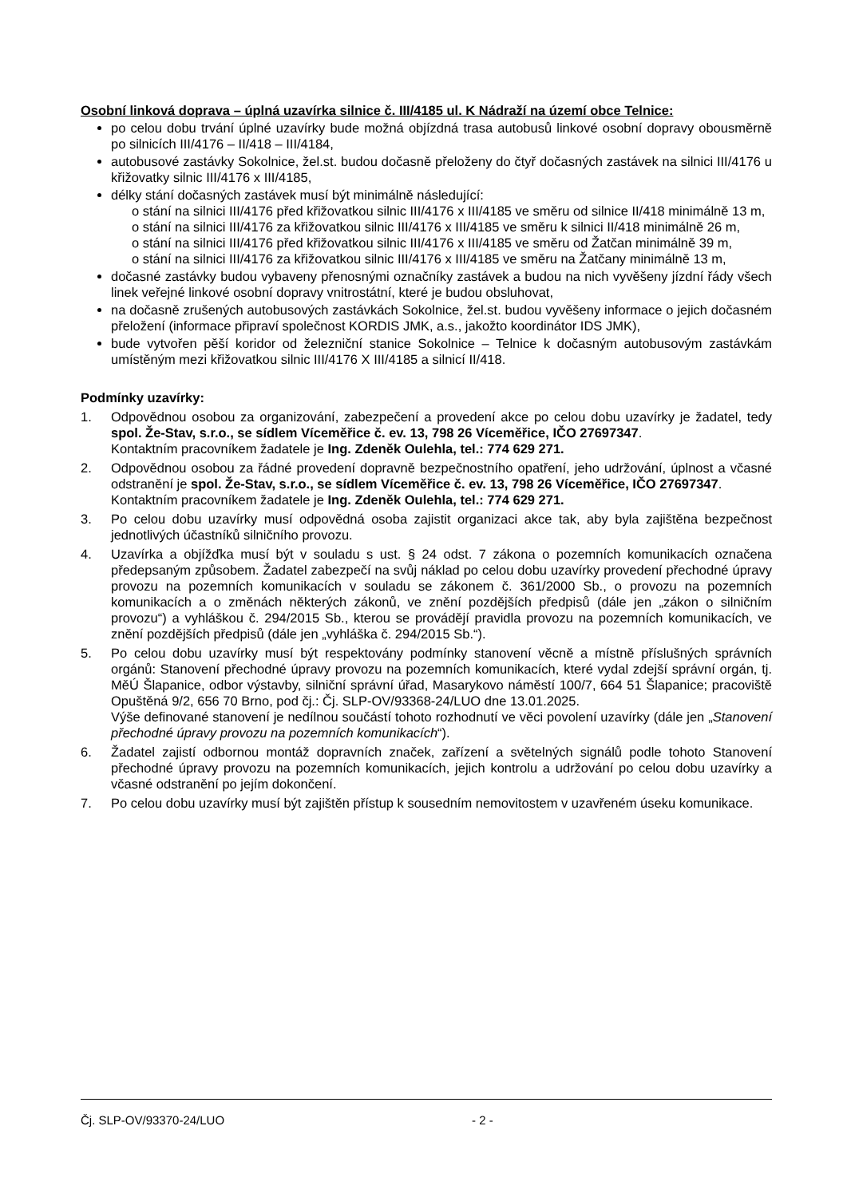Osobní linková doprava – úplná uzavírka silnice č. III/4185 ul. K Nádraží na území obce Telnice:
po celou dobu trvání úplné uzavírky bude možná objízdná trasa autobusů linkové osobní dopravy obousměrně po silnicích III/4176 – II/418 – III/4184,
autobusové zastávky Sokolnice, žel.st. budou dočasně přeloženy do čtyř dočasných zastávek na silnici III/4176 u křižovatky silnic III/4176 x III/4185,
délky stání dočasných zastávek musí být minimálně následující:
o stání na silnici III/4176 před křižovatkou silnic III/4176 x III/4185 ve směru od silnice II/418 minimálně 13 m,
o stání na silnici III/4176 za křižovatkou silnic III/4176 x III/4185 ve směru k silnici II/418 minimálně 26 m,
o stání na silnici III/4176 před křižovatkou silnic III/4176 x III/4185 ve směru od Žatčan minimálně 39 m,
o stání na silnici III/4176 za křižovatkou silnic III/4176 x III/4185 ve směru na Žatčany minimálně 13 m,
dočasné zastávky budou vybaveny přenosnými označníky zastávek a budou na nich vyvěšeny jízdní řády všech linek veřejné linkové osobní dopravy vnitrostátní, které je budou obsluhovat,
na dočasně zrušených autobusových zastávkách Sokolnice, žel.st. budou vyvěšeny informace o jejich dočasném přeložení (informace připraví společnost KORDIS JMK, a.s., jakožto koordinátor IDS JMK),
bude vytvořen pěší koridor od železniční stanice Sokolnice – Telnice k dočasným autobusovým zastávkám umístěným mezi křižovatkou silnic III/4176 X III/4185 a silnicí II/418.
Podmínky uzavírky:
1. Odpovědnou osobou za organizování, zabezpečení a provedení akce po celou dobu uzavírky je žadatel, tedy spol. Že-Stav, s.r.o., se sídlem Víceměřice č. ev. 13, 798 26 Víceměřice, IČO 27697347.
Kontaktním pracovníkem žadatele je Ing. Zdeněk Oulehla, tel.: 774 629 271.
2. Odpovědnou osobou za řádné provedení dopravně bezpečnostního opatření, jeho udržování, úplnost a včasné odstranění je spol. Že-Stav, s.r.o., se sídlem Víceměřice č. ev. 13, 798 26 Víceměřice, IČO 27697347.
Kontaktním pracovníkem žadatele je Ing. Zdeněk Oulehla, tel.: 774 629 271.
3. Po celou dobu uzavírky musí odpovědná osoba zajistit organizaci akce tak, aby byla zajištěna bezpečnost jednotlivých účastníků silničního provozu.
4. Uzavírka a objížďka musí být v souladu s ust. § 24 odst. 7 zákona o pozemních komunikacích označena předepsaným způsobem. Žadatel zabezpečí na svůj náklad po celou dobu uzavírky provedení přechodné úpravy provozu na pozemních komunikacích v souladu se zákonem č. 361/2000 Sb., o provozu na pozemních komunikacích a o změnách některých zákonů, ve znění pozdějších předpisů (dále jen „zákon o silničním provozu“) a vyhláškou č. 294/2015 Sb., kterou se provádějí pravidla provozu na pozemních komunikacích, ve znění pozdějších předpisů (dále jen „vyhláška č. 294/2015 Sb.“).
5. Po celou dobu uzavírky musí být respektovány podmínky stanovení věcně a místně příslušných správních orgánů: Stanovení přechodné úpravy provozu na pozemních komunikacích, které vydal zdejší správní orgán, tj. MěÚ Šlapanice, odbor výstavby, silniční správní úřad, Masarykovo náměstí 100/7, 664 51 Šlapanice; pracoviště Opuštěná 9/2, 656 70 Brno, pod čj.: Čj. SLP-OV/93368-24/LUO dne 13.01.2025.
Výše definované stanovení je nedílnou součástí tohoto rozhodnutí ve věci povolení uzavírky (dále jen „Stanovení přechodné úpravy provozu na pozemních komunikacích“).
6. Žadatel zajistí odbornou montáž dopravních značek, zařízení a světelných signálů podle tohoto Stanovení přechodné úpravy provozu na pozemních komunikacích, jejich kontrolu a udržování po celou dobu uzavírky a včasné odstranění po jejím dokončení.
7. Po celou dobu uzavírky musí být zajištěn přístup k sousedním nemovitostem v uzavřeném úseku komunikace.
Čj. SLP-OV/93370-24/LUO - 2 -